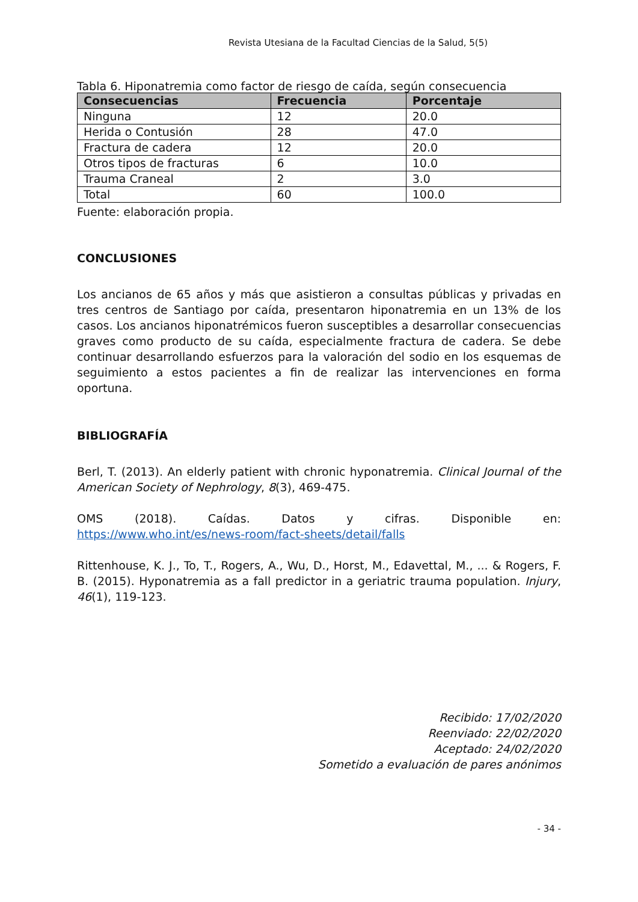Revista Utesiana de la Facultad Ciencias de la Salud, 5(5)
Tabla 6. Hiponatremia como factor de riesgo de caída, según consecuencia
| Consecuencias | Frecuencia | Porcentaje |
| --- | --- | --- |
| Ninguna | 12 | 20.0 |
| Herida o Contusión | 28 | 47.0 |
| Fractura de cadera | 12 | 20.0 |
| Otros tipos de fracturas | 6 | 10.0 |
| Trauma Craneal | 2 | 3.0 |
| Total | 60 | 100.0 |
Fuente: elaboración propia.
CONCLUSIONES
Los ancianos de 65 años y más que asistieron a consultas públicas y privadas en tres centros de Santiago por caída, presentaron hiponatremia en un 13% de los casos. Los ancianos hiponatrémicos fueron susceptibles a desarrollar consecuencias graves como producto de su caída, especialmente fractura de cadera. Se debe continuar desarrollando esfuerzos para la valoración del sodio en los esquemas de seguimiento a estos pacientes a fin de realizar las intervenciones en forma oportuna.
BIBLIOGRAFÍA
Berl, T. (2013). An elderly patient with chronic hyponatremia. Clinical Journal of the American Society of Nephrology, 8(3), 469-475.
OMS (2018). Caídas. Datos y cifras. Disponible en:
https://www.who.int/es/news-room/fact-sheets/detail/falls
Rittenhouse, K. J., To, T., Rogers, A., Wu, D., Horst, M., Edavettal, M., ... & Rogers, F. B. (2015). Hyponatremia as a fall predictor in a geriatric trauma population. Injury, 46(1), 119-123.
Recibido: 17/02/2020
Reenviado: 22/02/2020
Aceptado: 24/02/2020
Sometido a evaluación de pares anónimos
- 34 -